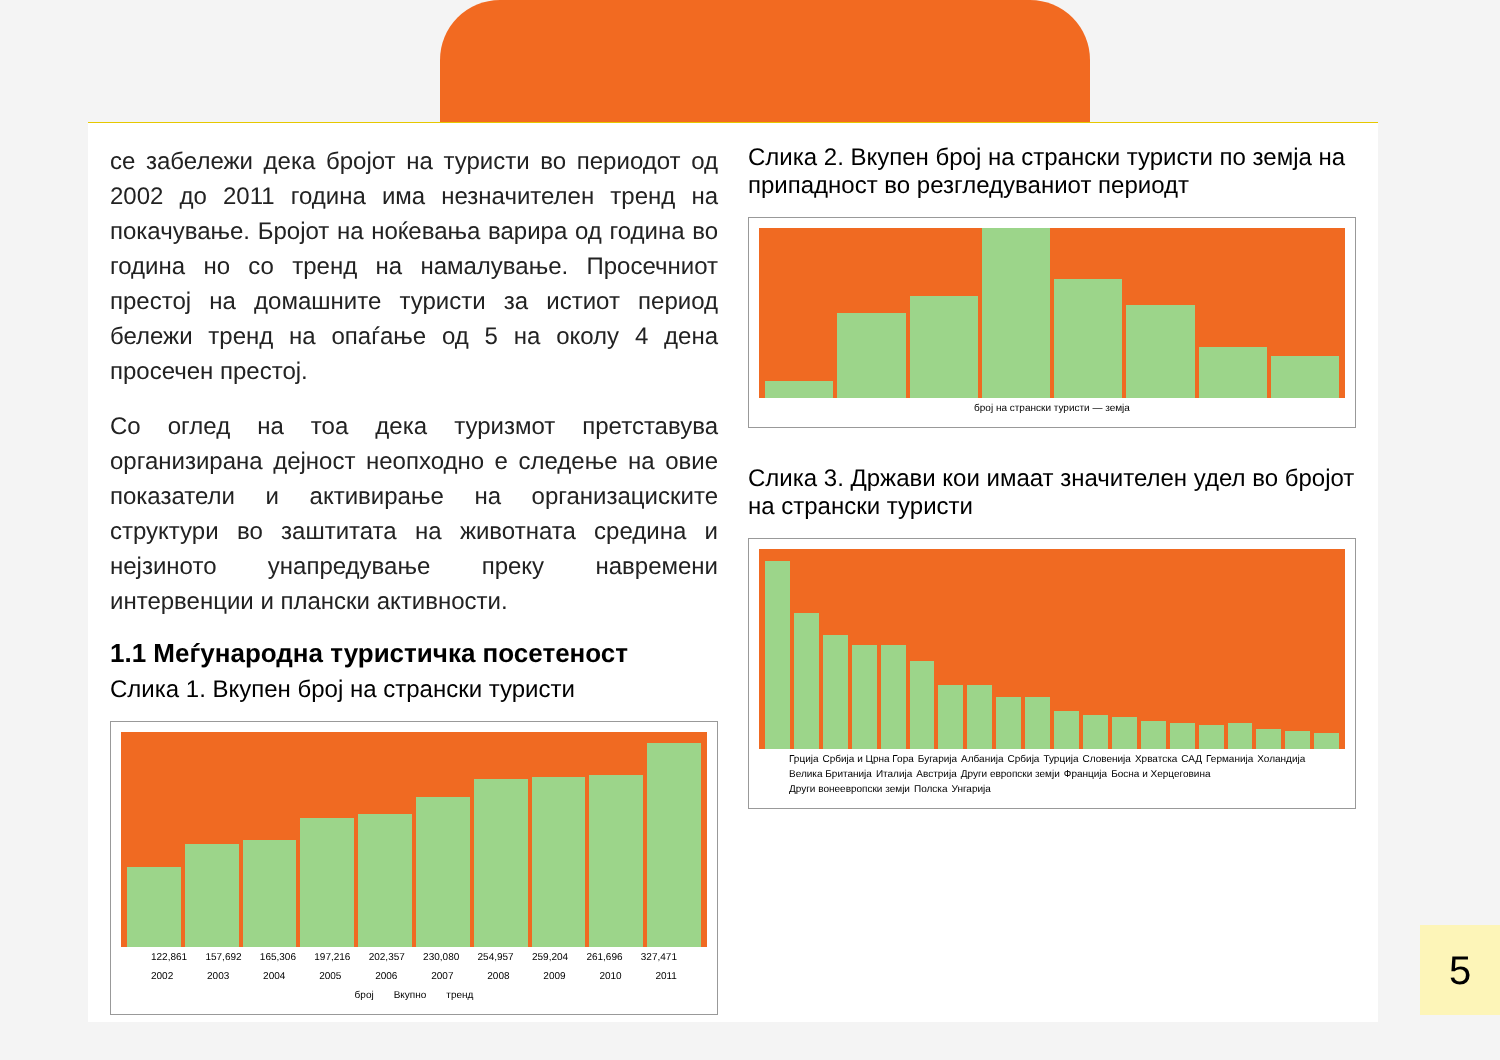се забележи дека бројот на туристи во периодот од 2002 до 2011 година има незначителен тренд на покачување. Бројот на ноќевања варира од година во година но со тренд на намалување. Просечниот престој на домашните туристи за истиот период бележи тренд на опаѓање од 5 на околу 4 дена просечен престој.
Со оглед на тоа дека туризмот претставува организирана дејност неопходно е следење на овие показатели и активирање на организациските структури во заштитата на животната средина и нејзиното унапредување преку навремени интервенции и плански активности.
1.1 Меѓународна туристичка посетеност
Слика 1. Вкупен број на странски туристи
122,861 157,692 165,306 197,216 202,357 230,080 254,957 259,204 261,696 327,471
2002 2003 2004 2005 2006 2007 2008 2009 2010 2011
број Вкупно тренд
Слика 2. Вкупен број на странски туристи по земја на припадност во резгледуваниот периодт
број на странски туристи — земја
Слика 3. Држави кои имаат значителен удел во бројот на странски туристи
Грција Србија и Црна Гора Бугарија Албанија Србија Турција Словенија Хрватска САД Германија Холандија Велика Британија Италија Австрија Други европски земји Франција Босна и Херцеговина Други вонеевропски земји Полска Унгарија
5